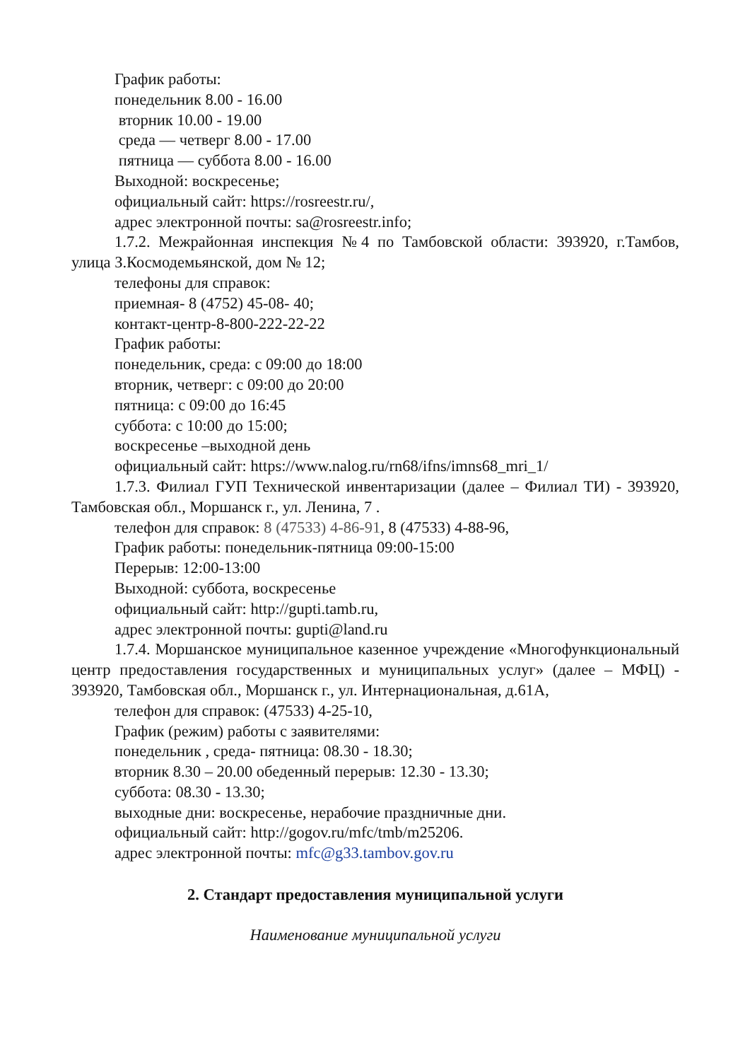График работы:
понедельник 8.00 - 16.00
вторник 10.00 - 19.00
среда — четверг 8.00 - 17.00
пятница — суббота 8.00 - 16.00
Выходной: воскресенье;
официальный сайт: https://rosreestr.ru/,
адрес электронной почты: sa@rosreestr.info;
1.7.2. Межрайонная инспекция №4 по Тамбовской области: 393920, г.Тамбов, улица З.Космодемьянской, дом № 12;
телефоны для справок:
приемная- 8 (4752) 45-08- 40;
контакт-центр-8-800-222-22-22
График работы:
понедельник, среда: с 09:00 до 18:00
вторник, четверг: с 09:00 до 20:00
пятница: с 09:00 до 16:45
суббота: с 10:00 до 15:00;
воскресенье –выходной день
официальный сайт: https://www.nalog.ru/rn68/ifns/imns68_mri_1/
1.7.3. Филиал ГУП Технической инвентаризации (далее – Филиал ТИ) - 393920, Тамбовская обл., Моршанск г., ул. Ленина, 7 .
телефон для справок: 8 (47533) 4-86-91, 8 (47533) 4-88-96,
График работы: понедельник-пятница 09:00-15:00
Перерыв: 12:00-13:00
Выходной: суббота, воскресенье
официальный сайт: http://gupti.tamb.ru,
адрес электронной почты: gupti@land.ru
1.7.4. Моршанское муниципальное казенное учреждение «Многофункциональный центр предоставления государственных и муниципальных услуг» (далее – МФЦ) - 393920, Тамбовская обл., Моршанск г., ул. Интернациональная, д.61А,
телефон для справок: (47533) 4-25-10,
График (режим) работы с заявителями:
понедельник , среда- пятница: 08.30 - 18.30;
вторник 8.30 – 20.00 обеденный перерыв: 12.30 - 13.30;
суббота: 08.30 - 13.30;
выходные дни: воскресенье, нерабочие праздничные дни.
официальный сайт: http://gogov.ru/mfc/tmb/m25206.
адрес электронной почты: mfc@g33.tambov.gov.ru
2. Стандарт предоставления муниципальной услуги
Наименование муниципальной услуги